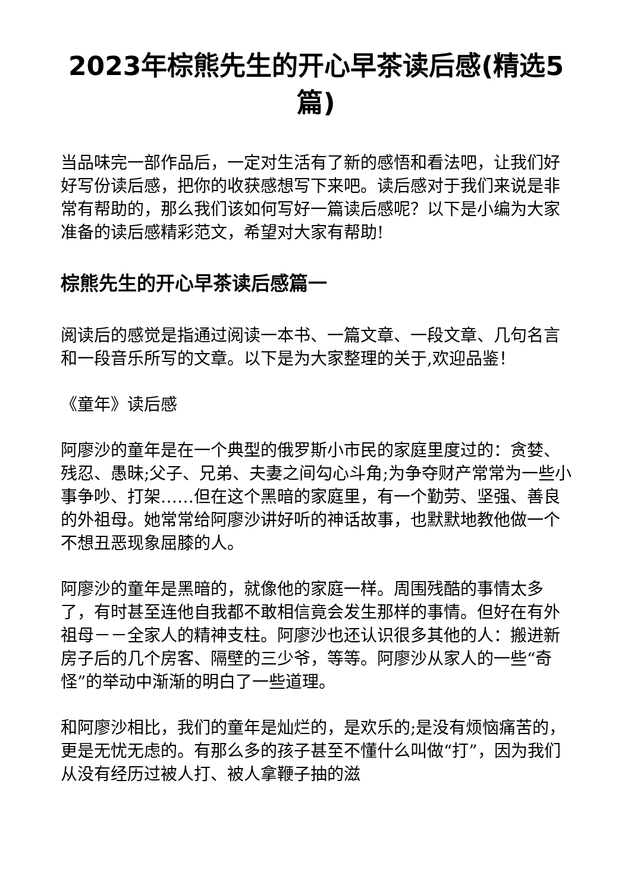2023年棕熊先生的开心早茶读后感(精选5篇)
当品味完一部作品后，一定对生活有了新的感悟和看法吧，让我们好好写份读后感，把你的收获感想写下来吧。读后感对于我们来说是非常有帮助的，那么我们该如何写好一篇读后感呢？以下是小编为大家准备的读后感精彩范文，希望对大家有帮助!
棕熊先生的开心早茶读后感篇一
阅读后的感觉是指通过阅读一本书、一篇文章、一段文章、几句名言和一段音乐所写的文章。以下是为大家整理的关于,欢迎品鉴！
《童年》读后感
阿廖沙的童年是在一个典型的俄罗斯小市民的家庭里度过的：贪婪、残忍、愚昧;父子、兄弟、夫妻之间勾心斗角;为争夺财产常常为一些小事争吵、打架……但在这个黑暗的家庭里，有一个勤劳、坚强、善良的外祖母。她常常给阿廖沙讲好听的神话故事，也默默地教他做一个不想丑恶现象屈膝的人。
阿廖沙的童年是黑暗的，就像他的家庭一样。周围残酷的事情太多了，有时甚至连他自我都不敢相信竟会发生那样的事情。但好在有外祖母－－全家人的精神支柱。阿廖沙也还认识很多其他的人：搬进新房子后的几个房客、隔壁的三少爷，等等。阿廖沙从家人的一些“奇怪”的举动中渐渐的明白了一些道理。
和阿廖沙相比，我们的童年是灿烂的，是欢乐的;是没有烦恼痛苦的，更是无忧无虑的。有那么多的孩子甚至不懂什么叫做“打”，因为我们从没有经历过被人打、被人拿鞭子抽的滋